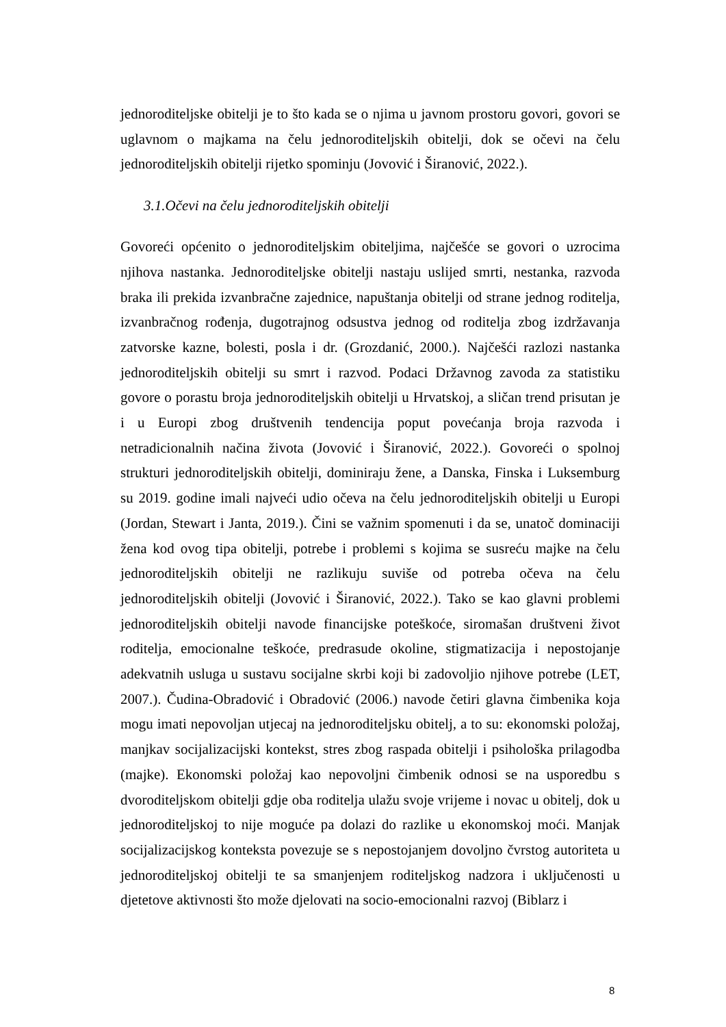jednoroditeljske obitelji je to što kada se o njima u javnom prostoru govori, govori se uglavnom o majkama na čelu jednoroditeljskih obitelji, dok se očevi na čelu jednoroditeljskih obitelji rijetko spominju (Jovović i Širanović, 2022.).
3.1.Očevi na čelu jednoroditeljskih obitelji
Govoreći općenito o jednoroditeljskim obiteljima, najčešće se govori o uzrocima njihova nastanka. Jednoroditeljske obitelji nastaju uslijed smrti, nestanka, razvoda braka ili prekida izvanbračne zajednice, napuštanja obitelji od strane jednog roditelja, izvanbračnog rođenja, dugotrajnog odsustva jednog od roditelja zbog izdržavanja zatvorske kazne, bolesti, posla i dr. (Grozdanić, 2000.). Najčešći razlozi nastanka jednoroditeljskih obitelji su smrt i razvod. Podaci Državnog zavoda za statistiku govore o porastu broja jednoroditeljskih obitelji u Hrvatskoj, a sličan trend prisutan je i u Europi zbog društvenih tendencija poput povećanja broja razvoda i netradicionalnih načina života (Jovović i Širanović, 2022.). Govoreći o spolnoj strukturi jednoroditeljskih obitelji, dominiraju žene, a Danska, Finska i Luksemburg su 2019. godine imali najveći udio očeva na čelu jednoroditeljskih obitelji u Europi (Jordan, Stewart i Janta, 2019.). Čini se važnim spomenuti i da se, unatoč dominaciji žena kod ovog tipa obitelji, potrebe i problemi s kojima se susreću majke na čelu jednoroditeljskih obitelji ne razlikuju suviše od potreba očeva na čelu jednoroditeljskih obitelji (Jovović i Širanović, 2022.). Tako se kao glavni problemi jednoroditeljskih obitelji navode financijske poteškoće, siromašan društveni život roditelja, emocionalne teškoće, predrasude okoline, stigmatizacija i nepostojanje adekvatnih usluga u sustavu socijalne skrbi koji bi zadovoljio njihove potrebe (LET, 2007.). Čudina-Obradović i Obradović (2006.) navode četiri glavna čimbenika koja mogu imati nepovoljan utjecaj na jednoroditeljsku obitelj, a to su: ekonomski položaj, manjkav socijalizacijski kontekst, stres zbog raspada obitelji i psihološka prilagodba (majke). Ekonomski položaj kao nepovoljni čimbenik odnosi se na usporedbu s dvoroditeljskom obitelji gdje oba roditelja ulažu svoje vrijeme i novac u obitelj, dok u jednoroditeljskoj to nije moguće pa dolazi do razlike u ekonomskoj moći. Manjak socijalizacijskog konteksta povezuje se s nepostojanjem dovoljno čvrstog autoriteta u jednoroditeljskoj obitelji te sa smanjenjem roditeljskog nadzora i uključenosti u djetetove aktivnosti što može djelovati na socio-emocionalni razvoj (Biblarz i
8